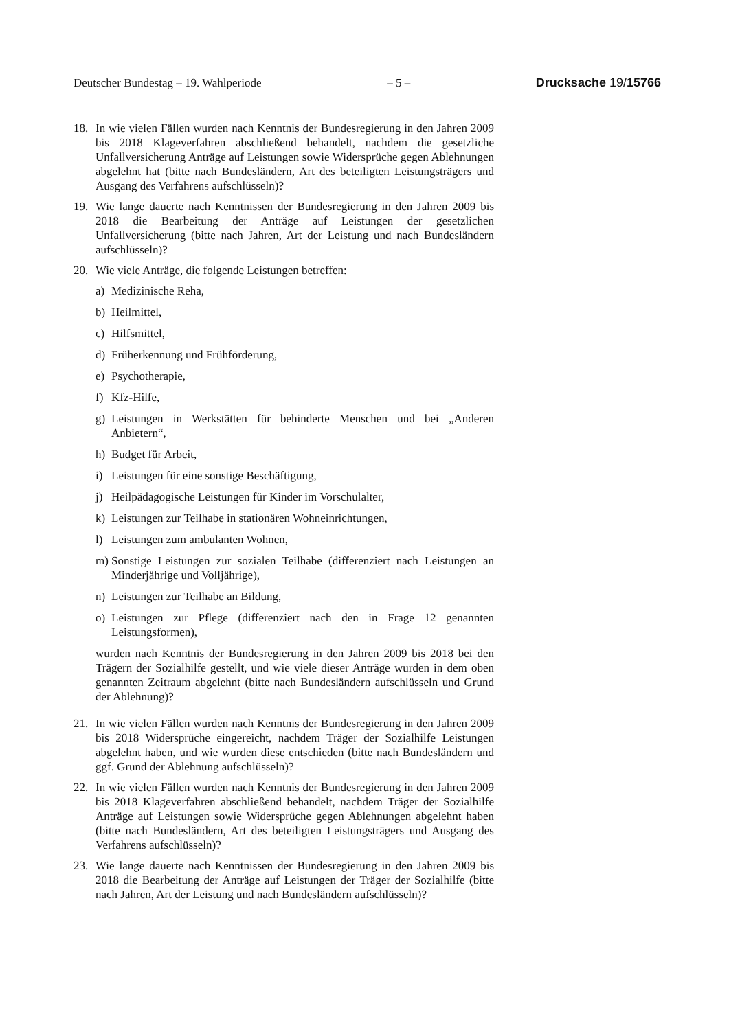Deutscher Bundestag – 19. Wahlperiode – 5 – Drucksache 19/15766
18. In wie vielen Fällen wurden nach Kenntnis der Bundesregierung in den Jahren 2009 bis 2018 Klageverfahren abschließend behandelt, nachdem die gesetzliche Unfallversicherung Anträge auf Leistungen sowie Widersprüche gegen Ablehnungen abgelehnt hat (bitte nach Bundesländern, Art des beteiligten Leistungsträgers und Ausgang des Verfahrens aufschlüsseln)?
19. Wie lange dauerte nach Kenntnissen der Bundesregierung in den Jahren 2009 bis 2018 die Bearbeitung der Anträge auf Leistungen der gesetzlichen Unfallversicherung (bitte nach Jahren, Art der Leistung und nach Bundesländern aufschlüsseln)?
20. Wie viele Anträge, die folgende Leistungen betreffen:
a) Medizinische Reha,
b) Heilmittel,
c) Hilfsmittel,
d) Früherkennung und Frühförderung,
e) Psychotherapie,
f) Kfz-Hilfe,
g) Leistungen in Werkstätten für behinderte Menschen und bei „Anderen Anbietern“,
h) Budget für Arbeit,
i) Leistungen für eine sonstige Beschäftigung,
j) Heilpädagogische Leistungen für Kinder im Vorschulalter,
k) Leistungen zur Teilhabe in stationären Wohneinrichtungen,
l) Leistungen zum ambulanten Wohnen,
m) Sonstige Leistungen zur sozialen Teilhabe (differenziert nach Leistungen an Minderjährige und Volljährige),
n) Leistungen zur Teilhabe an Bildung,
o) Leistungen zur Pflege (differenziert nach den in Frage 12 genannten Leistungsformen),
wurden nach Kenntnis der Bundesregierung in den Jahren 2009 bis 2018 bei den Trägern der Sozialhilfe gestellt, und wie viele dieser Anträge wurden in dem oben genannten Zeitraum abgelehnt (bitte nach Bundesländern aufschlüsseln und Grund der Ablehnung)?
21. In wie vielen Fällen wurden nach Kenntnis der Bundesregierung in den Jahren 2009 bis 2018 Widersprüche eingereicht, nachdem Träger der Sozialhilfe Leistungen abgelehnt haben, und wie wurden diese entschieden (bitte nach Bundesländern und ggf. Grund der Ablehnung aufschlüsseln)?
22. In wie vielen Fällen wurden nach Kenntnis der Bundesregierung in den Jahren 2009 bis 2018 Klageverfahren abschließend behandelt, nachdem Träger der Sozialhilfe Anträge auf Leistungen sowie Widersprüche gegen Ablehnungen abgelehnt haben (bitte nach Bundesländern, Art des beteiligten Leistungsträgers und Ausgang des Verfahrens aufschlüsseln)?
23. Wie lange dauerte nach Kenntnissen der Bundesregierung in den Jahren 2009 bis 2018 die Bearbeitung der Anträge auf Leistungen der Träger der Sozialhilfe (bitte nach Jahren, Art der Leistung und nach Bundesländern aufschlüsseln)?